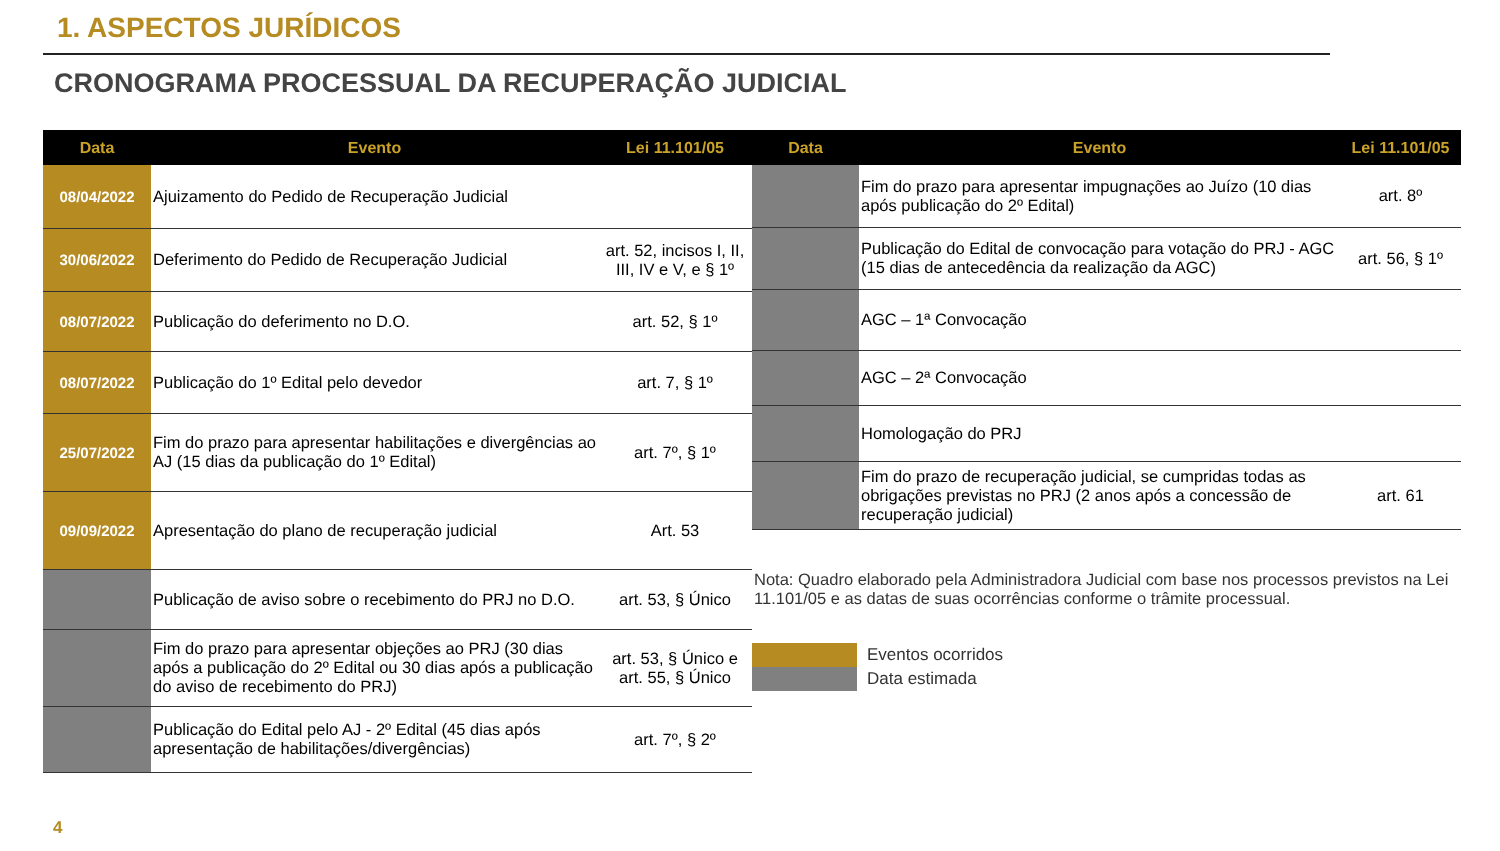1. ASPECTOS JURÍDICOS
CRONOGRAMA PROCESSUAL DA RECUPERAÇÃO JUDICIAL
| Data | Evento | Lei 11.101/05 |
| --- | --- | --- |
| 08/04/2022 | Ajuizamento do Pedido de Recuperação Judicial | |
| 30/06/2022 | Deferimento do Pedido de Recuperação Judicial | art. 52, incisos I, II, III, IV e V, e § 1º |
| 08/07/2022 | Publicação do deferimento no D.O. | art. 52, § 1º |
| 08/07/2022 | Publicação do 1º Edital pelo devedor | art. 7, § 1º |
| 25/07/2022 | Fim do prazo para apresentar habilitações e divergências ao AJ (15 dias da publicação do 1º Edital) | art. 7º, § 1º |
| 09/09/2022 | Apresentação do plano de recuperação judicial | Art. 53 |
| | Publicação de aviso sobre o recebimento do PRJ no D.O. | art. 53, § Único |
| | Fim do prazo para apresentar objeções ao PRJ (30 dias após a publicação do 2º Edital ou 30 dias após a publicação do aviso de recebimento do PRJ) | art. 53, § Único e art. 55, § Único |
| | Publicação do Edital pelo AJ - 2º Edital (45 dias após apresentação de habilitações/divergências) | art. 7º, § 2º |
| Data | Evento | Lei 11.101/05 |
| --- | --- | --- |
| | Fim do prazo para apresentar impugnações ao Juízo (10 dias após publicação do 2º Edital) | art. 8º |
| | Publicação do Edital de convocação para votação do PRJ - AGC (15 dias de antecedência da realização da AGC) | art. 56, § 1º |
| | AGC – 1ª Convocação | |
| | AGC – 2ª Convocação | |
| | Homologação do PRJ | |
| | Fim do prazo de recuperação judicial, se cumpridas todas as obrigações previstas no PRJ (2 anos após a concessão de recuperação judicial) | art. 61 |
Nota: Quadro elaborado pela Administradora Judicial com base nos processos previstos na Lei 11.101/05 e as datas de suas ocorrências conforme o trâmite processual.
Eventos ocorridos
Data estimada
4